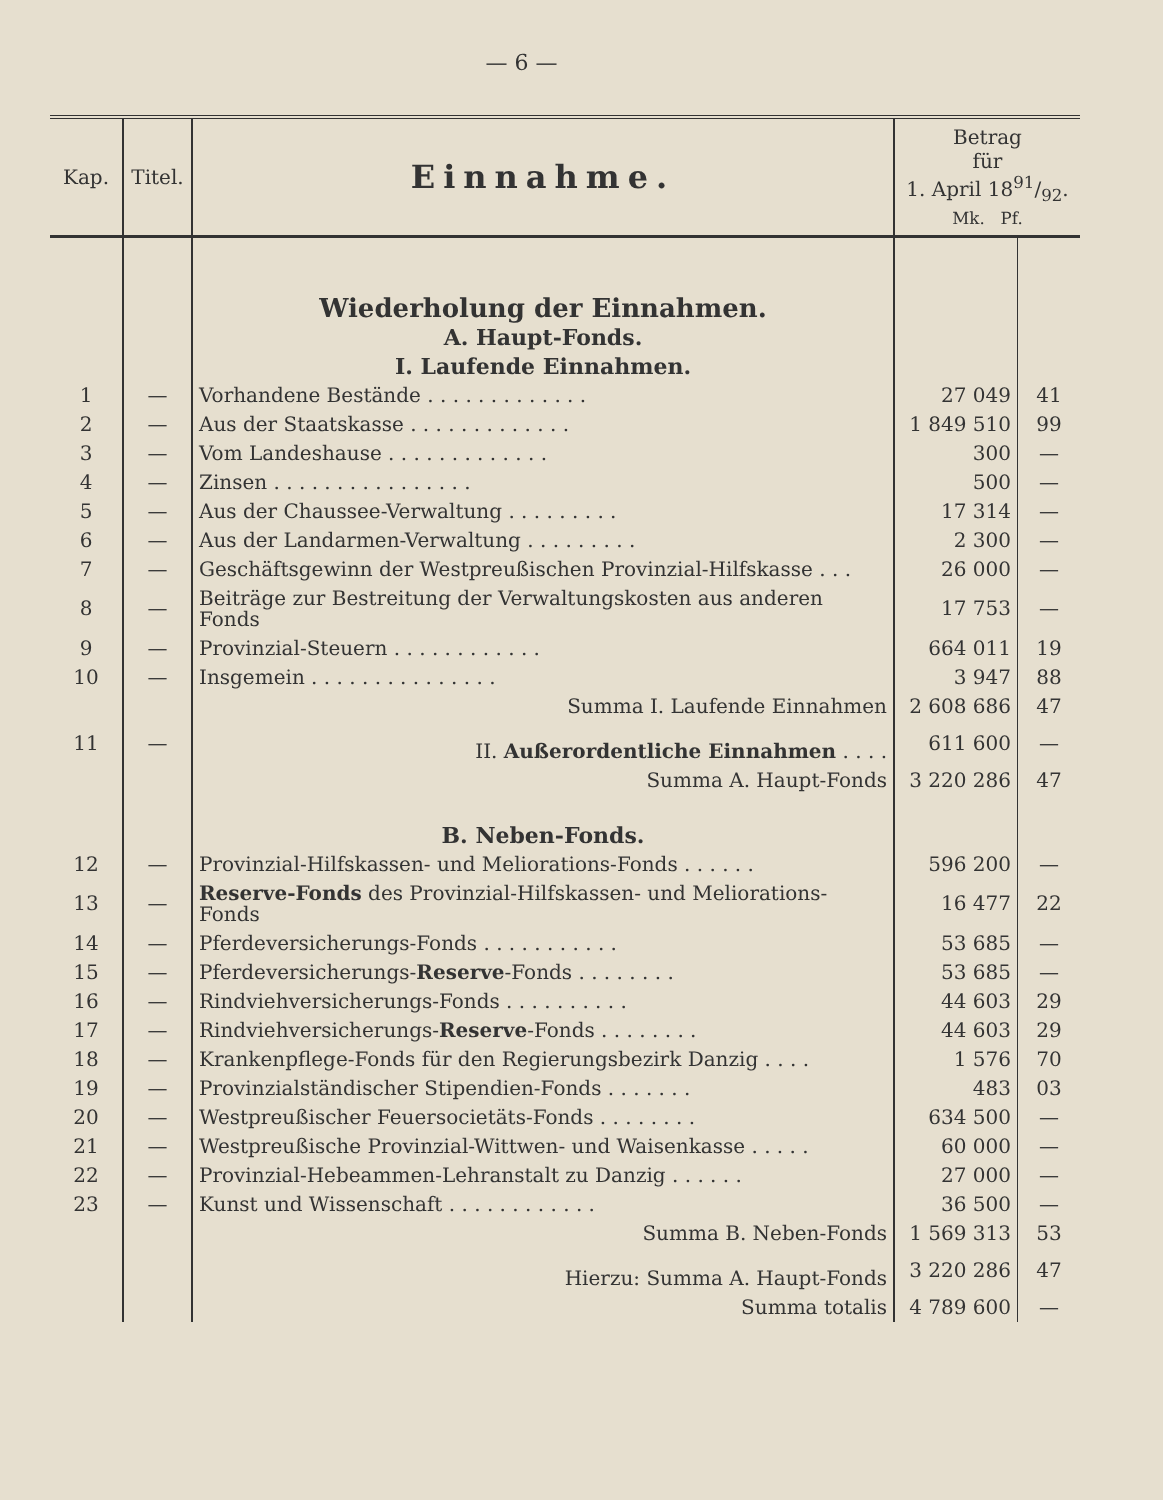— 6 —
| Kap. | Titel. | Einnahme. | Betrag für 1. April 1891/92. Mk. Pf. | |
| --- | --- | --- | --- | --- |
| | | Wiederholung der Einnahmen. | | |
| | | A. Haupt-Fonds. | | |
| | | I. Laufende Einnahmen. | | |
| 1 | — | Vorhandene Bestände . . . . . . . . . . . . . | 27 049 | 41 |
| 2 | — | Aus der Staatskasse . . . . . . . . . . . . . | 1 849 510 | 99 |
| 3 | — | Vom Landeshause . . . . . . . . . . . . . | 300 | — |
| 4 | — | Zinsen . . . . . . . . . . . . . . . . | 500 | — |
| 5 | — | Aus der Chaussee-Verwaltung . . . . . . . . . | 17 314 | — |
| 6 | — | Aus der Landarmen-Verwaltung . . . . . . . . . | 2 300 | — |
| 7 | — | Geschäftsgewinn der Westpreußischen Provinzial-Hilfskasse . . . | 26 000 | — |
| 8 | — | Beiträge zur Bestreitung der Verwaltungskosten aus anderen Fonds | 17 753 | — |
| 9 | — | Provinzial-Steuern . . . . . . . . . . . . | 664 011 | 19 |
| 10 | — | Insgemein . . . . . . . . . . . . . . . | 3 947 | 88 |
| | | Summa I. Laufende Einnahmen | 2 608 686 | 47 |
| 11 | — | II. Außerordentliche Einnahmen . . . . | 611 600 | — |
| | | Summa A. Haupt-Fonds | 3 220 286 | 47 |
| | | B. Neben-Fonds. | | |
| 12 | — | Provinzial-Hilfskassen- und Meliorations-Fonds . . . . . . | 596 200 | — |
| 13 | — | Reserve-Fonds des Provinzial-Hilfskassen- und Meliorations-Fonds | 16 477 | 22 |
| 14 | — | Pferdeversicherungs-Fonds . . . . . . . . . . . | 53 685 | — |
| 15 | — | Pferdeversicherungs- Reserve -Fonds . . . . . . . . | 53 685 | — |
| 16 | — | Rindviehversicherungs-Fonds . . . . . . . . . . | 44 603 | 29 |
| 17 | — | Rindviehversicherungs- Reserve -Fonds . . . . . . . . | 44 603 | 29 |
| 18 | — | Krankenpflege-Fonds für den Regierungsbezirk Danzig . . . . | 1 576 | 70 |
| 19 | — | Provinzialständischer Stipendien-Fonds . . . . . . . | 483 | 03 |
| 20 | — | Westpreußischer Feuersocietäts-Fonds . . . . . . . . | 634 500 | — |
| 21 | — | Westpreußische Provinzial-Wittwen- und Waisenkasse . . . . . | 60 000 | — |
| 22 | — | Provinzial-Hebeammen-Lehranstalt zu Danzig . . . . . . | 27 000 | — |
| 23 | — | Kunst und Wissenschaft . . . . . . . . . . . . | 36 500 | — |
| | | Summa B. Neben-Fonds | 1 569 313 | 53 |
| | | Hierzu: Summa A. Haupt-Fonds | 3 220 286 | 47 |
| | | Summa totalis | 4 789 600 | — |